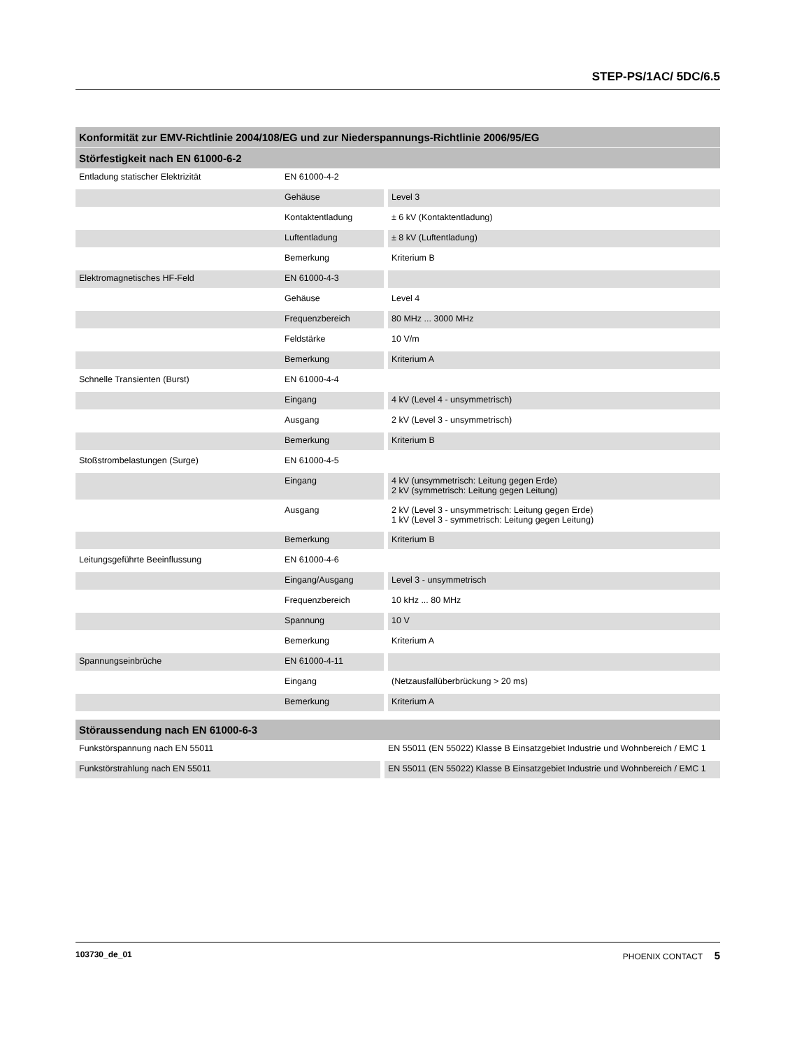STEP-PS/1AC/ 5DC/6.5
| Konformität zur EMV-Richtlinie 2004/108/EG und zur Niederspannungs-Richtlinie 2006/95/EG | | |
| --- | --- | --- |
| Störfestigkeit nach EN 61000-6-2 | | |
| Entladung statischer Elektrizität | EN 61000-4-2 | |
| | Gehäuse | Level 3 |
| | Kontaktentladung | ± 6 kV (Kontaktentladung) |
| | Luftentladung | ± 8 kV (Luftentladung) |
| | Bemerkung | Kriterium B |
| Elektromagnetisches HF-Feld | EN 61000-4-3 | |
| | Gehäuse | Level 4 |
| | Frequenzbereich | 80 MHz ... 3000 MHz |
| | Feldstärke | 10 V/m |
| | Bemerkung | Kriterium A |
| Schnelle Transienten (Burst) | EN 61000-4-4 | |
| | Eingang | 4 kV (Level 4 - unsymmetrisch) |
| | Ausgang | 2 kV (Level 3 - unsymmetrisch) |
| | Bemerkung | Kriterium B |
| Stoßstrombelastungen (Surge) | EN 61000-4-5 | |
| | Eingang | 4 kV (unsymmetrisch: Leitung gegen Erde) 2 kV (symmetrisch: Leitung gegen Leitung) |
| | Ausgang | 2 kV (Level 3 - unsymmetrisch: Leitung gegen Erde) 1 kV (Level 3 - symmetrisch: Leitung gegen Leitung) |
| | Bemerkung | Kriterium B |
| Leitungsgeführte Beeinflussung | EN 61000-4-6 | |
| | Eingang/Ausgang | Level 3 - unsymmetrisch |
| | Frequenzbereich | 10 kHz ... 80 MHz |
| | Spannung | 10 V |
| | Bemerkung | Kriterium A |
| Spannungseinbrüche | EN 61000-4-11 | |
| | Eingang | (Netzausfallüberbrückung > 20 ms) |
| | Bemerkung | Kriterium A |
| Störaussendung nach EN 61000-6-3 | |
| --- | --- |
| Funkstörspannung nach EN 55011 | EN 55011 (EN 55022) Klasse B Einsatzgebiet Industrie und Wohnbereich / EMC 1 |
| Funkstörstrahlung nach EN 55011 | EN 55011 (EN 55022) Klasse B Einsatzgebiet Industrie und Wohnbereich / EMC 1 |
103730_de_01 PHOENIX CONTACT 5